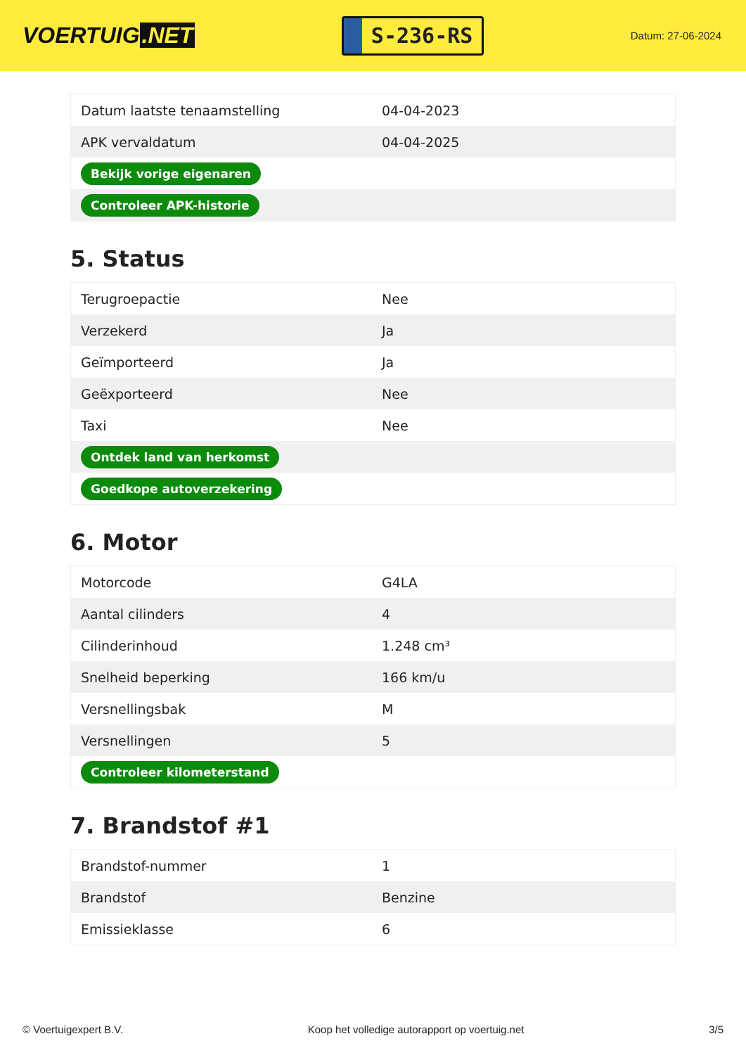VOERTUIG.NET
S-236-RS
Datum: 27-06-2024
| Datum laatste tenaamstelling | 04-04-2023 |
| APK vervaldatum | 04-04-2025 |
| Bekijk vorige eigenaren | |
| Controleer APK-historie | |
5. Status
| Terugroepactie | Nee |
| Verzekerd | Ja |
| Geïmporteerd | Ja |
| Geëxporteerd | Nee |
| Taxi | Nee |
| Ontdek land van herkomst | |
| Goedkope autoverzekering | |
6. Motor
| Motorcode | G4LA |
| Aantal cilinders | 4 |
| Cilinderinhoud | 1.248 cm³ |
| Snelheid beperking | 166 km/u |
| Versnellingsbak | M |
| Versnellingen | 5 |
| Controleer kilometerstand | |
7. Brandstof #1
| Brandstof-nummer | 1 |
| Brandstof | Benzine |
| Emissieklasse | 6 |
© Voertuigexpert B.V. Koop het volledige autorapport op voertuig.net 3/5